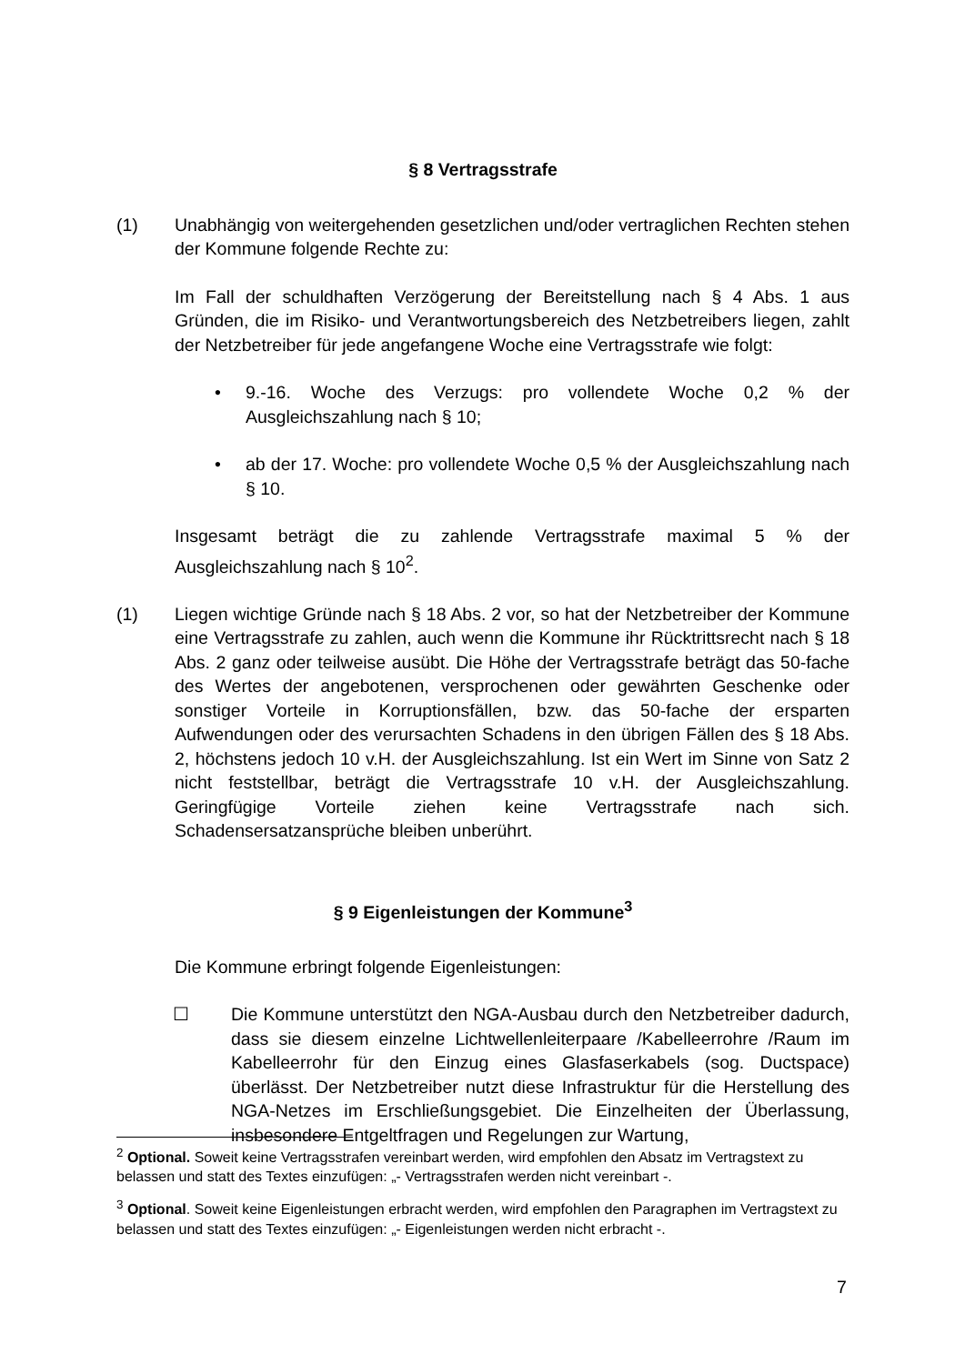§ 8 Vertragsstrafe
(1) Unabhängig von weitergehenden gesetzlichen und/oder vertraglichen Rechten stehen der Kommune folgende Rechte zu:
Im Fall der schuldhaften Verzögerung der Bereitstellung nach § 4 Abs. 1 aus Gründen, die im Risiko- und Verantwortungsbereich des Netzbetreibers liegen, zahlt der Netzbetreiber für jede angefangene Woche eine Vertragsstrafe wie folgt:
• 9.-16. Woche des Verzugs: pro vollendete Woche 0,2 % der Ausgleichszahlung nach § 10;
• ab der 17. Woche: pro vollendete Woche 0,5 % der Ausgleichszahlung nach § 10.
Insgesamt beträgt die zu zahlende Vertragsstrafe maximal 5 % der Ausgleichszahlung nach § 10<sup>2</sup>.
(1) Liegen wichtige Gründe nach § 18 Abs. 2 vor, so hat der Netzbetreiber der Kommune eine Vertragsstrafe zu zahlen, auch wenn die Kommune ihr Rücktrittsrecht nach § 18 Abs. 2 ganz oder teilweise ausübt. Die Höhe der Vertragsstrafe beträgt das 50-fache des Wertes der angebotenen, versprochenen oder gewährten Geschenke oder sonstiger Vorteile in Korruptionsfällen, bzw. das 50-fache der ersparten Aufwendungen oder des verursachten Schadens in den übrigen Fällen des § 18 Abs. 2, höchstens jedoch 10 v.H. der Ausgleichszahlung. Ist ein Wert im Sinne von Satz 2 nicht feststellbar, beträgt die Vertragsstrafe 10 v.H. der Ausgleichszahlung. Geringfügige Vorteile ziehen keine Vertragsstrafe nach sich. Schadensersatzansprüche bleiben unberührt.
§ 9 Eigenleistungen der Kommune<sup>3</sup>
Die Kommune erbringt folgende Eigenleistungen:
☐ Die Kommune unterstützt den NGA-Ausbau durch den Netzbetreiber dadurch, dass sie diesem einzelne Lichtwellenleiterpaare /Kabelleerrohre /Raum im Kabelleerrohr für den Einzug eines Glasfaserkabels (sog. Ductspace) überlässt. Der Netzbetreiber nutzt diese Infrastruktur für die Herstellung des NGA-Netzes im Erschließungsgebiet. Die Einzelheiten der Überlassung, insbesondere Entgeltfragen und Regelungen zur Wartung,
<sup>2</sup> Optional. Soweit keine Vertragsstrafen vereinbart werden, wird empfohlen den Absatz im Vertragstext zu belassen und statt des Textes einzufügen: „- Vertragsstrafen werden nicht vereinbart -.
<sup>3</sup> Optional. Soweit keine Eigenleistungen erbracht werden, wird empfohlen den Paragraphen im Vertragstext zu belassen und statt des Textes einzufügen: „- Eigenleistungen werden nicht erbracht -.
7